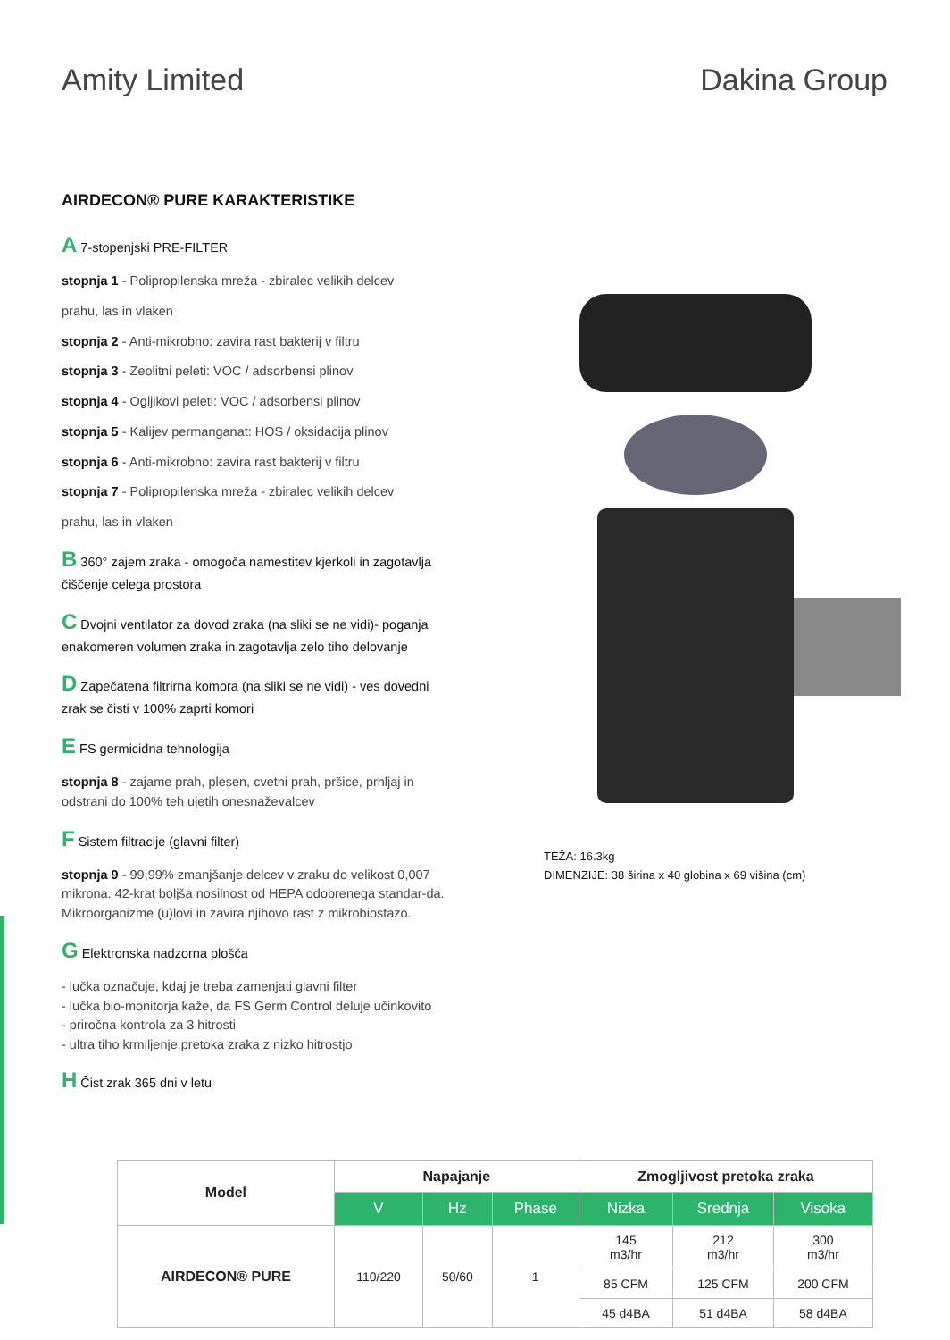Amity Limited Dakina Group
AIRDECON® PURE KARAKTERISTIKE
A 7-stopenjski PRE-FILTER
stopnja 1 - Polipropilenska mreža - zbiralec velikih delcev
prahu, las in vlaken
stopnja 2 - Anti-mikrobno: zavira rast bakterij v filtru
stopnja 3 - Zeolitni peleti: VOC / adsorbensi plinov
stopnja 4 - Ogljikovi peleti: VOC / adsorbensi plinov
stopnja 5 - Kalijev permanganat: HOS / oksidacija plinov
stopnja 6 - Anti-mikrobno: zavira rast bakterij v filtru
stopnja 7 - Polipropilenska mreža - zbiralec velikih delcev
prahu, las in vlaken
B 360° zajem zraka - omogoča namestitev kjerkoli in zagotavlja čiščenje celega prostora
C Dvojni ventilator za dovod zraka (na sliki se ne vidi)- poganja enakomeren volumen zraka in zagotavlja zelo tiho delovanje
D Zapečatena filtrirna komora (na sliki se ne vidi) - ves dovedni zrak se čisti v 100% zaprti komori
E FS germicidna tehnologija
stopnja 8 - zajame prah, plesen, cvetni prah, pršice, prhljaj in odstrani do 100% teh ujetih onesnaževalcev
F Sistem filtracije (glavni filter)
stopnja 9 - 99,99% zmanjšanje delcev v zraku do velikost 0,007 mikrona. 42-krat boljša nosilnost od HEPA odobrenega standar-da. Mikroorganizme (u)lovi in zavira njihovo rast z mikrobiostazo.
G Elektronska nadzorna plošča
- lučka označuje, kdaj je treba zamenjati glavni filter
- lučka bio-monitorja kaže, da FS Germ Control deluje učinkovito
- priročna kontrola za 3 hitrosti
- ultra tiho krmiljenje pretoka zraka z nizko hitrostjo
H Čist zrak 365 dni v letu
TEŽA: 16.3kg
DIMENZIJE: 38 širina x 40 globina x 69 višina (cm)
| Model | Napajanje | | | Zmogljivost pretoka zraka | | |
| --- | --- | --- | --- | --- | --- | --- |
| | V | Hz | Phase | Nizka | Srednja | Visoka |
| AIRDECON® PURE | 110/220 | 50/60 | 1 | 145 m3/hr | 212 m3/hr | 300 m3/hr |
| | | | | 85 CFM | 125 CFM | 200 CFM |
| | | | | 45 d4BA | 51 d4BA | 58 d4BA |